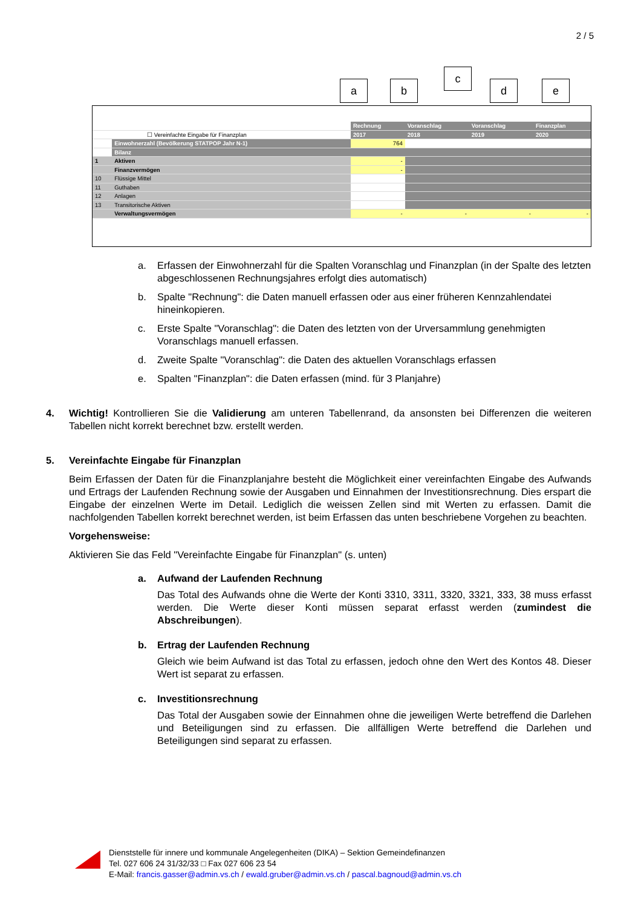2 / 5
a b
c
d e
| | | Rechnung | Voranschlag | Voranschlag | Finanzplan |
| ☐ Vereinfachte Eingabe für Finanzplan | | 2017 | 2018 | 2019 | 2020 |
| | Einwohnerzahl (Bevölkerung STATPOP Jahr N-1) | 764 | | | |
| | Bilanz | | | | |
| 1 | Aktiven | - | | | |
| | Finanzvermögen | - | | | |
| 10 | Flüssige Mittel | | | | |
| 11 | Guthaben | | | | |
| 12 | Anlagen | | | | |
| 13 | Transitorische Aktiven | | | | |
| | Verwaltungsvermögen | - | - | - | - |
a. Erfassen der Einwohnerzahl für die Spalten Voranschlag und Finanzplan (in der Spalte des letzten abgeschlossenen Rechnungsjahres erfolgt dies automatisch)
b. Spalte "Rechnung": die Daten manuell erfassen oder aus einer früheren Kennzahlendatei hineinkopieren.
c. Erste Spalte "Voranschlag": die Daten des letzten von der Urversammlung genehmigten Voranschlags manuell erfassen.
d. Zweite Spalte "Voranschlag": die Daten des aktuellen Voranschlags erfassen
e. Spalten "Finanzplan": die Daten erfassen (mind. für 3 Planjahre)
4. Wichtig! Kontrollieren Sie die Validierung am unteren Tabellenrand, da ansonsten bei Differenzen die weiteren Tabellen nicht korrekt berechnet bzw. erstellt werden.
5. Vereinfachte Eingabe für Finanzplan
Beim Erfassen der Daten für die Finanzplanjahre besteht die Möglichkeit einer vereinfachten Eingabe des Aufwands und Ertrags der Laufenden Rechnung sowie der Ausgaben und Einnahmen der Investitionsrechnung. Dies erspart die Eingabe der einzelnen Werte im Detail. Lediglich die weissen Zellen sind mit Werten zu erfassen. Damit die nachfolgenden Tabellen korrekt berechnet werden, ist beim Erfassen das unten beschriebene Vorgehen zu beachten.
Vorgehensweise:
Aktivieren Sie das Feld "Vereinfachte Eingabe für Finanzplan" (s. unten)
a. Aufwand der Laufenden Rechnung
Das Total des Aufwands ohne die Werte der Konti 3310, 3311, 3320, 3321, 333, 38 muss erfasst werden. Die Werte dieser Konti müssen separat erfasst werden (zumindest die Abschreibungen).
b. Ertrag der Laufenden Rechnung
Gleich wie beim Aufwand ist das Total zu erfassen, jedoch ohne den Wert des Kontos 48. Dieser Wert ist separat zu erfassen.
c. Investitionsrechnung
Das Total der Ausgaben sowie der Einnahmen ohne die jeweiligen Werte betreffend die Darlehen und Beteiligungen sind zu erfassen. Die allfälligen Werte betreffend die Darlehen und Beteiligungen sind separat zu erfassen.
Dienststelle für innere und kommunale Angelegenheiten (DIKA) – Sektion Gemeindefinanzen
Tel. 027 606 24 31/32/33 □ Fax 027 606 23 54
E-Mail: francis.gasser@admin.vs.ch / ewald.gruber@admin.vs.ch / pascal.bagnoud@admin.vs.ch